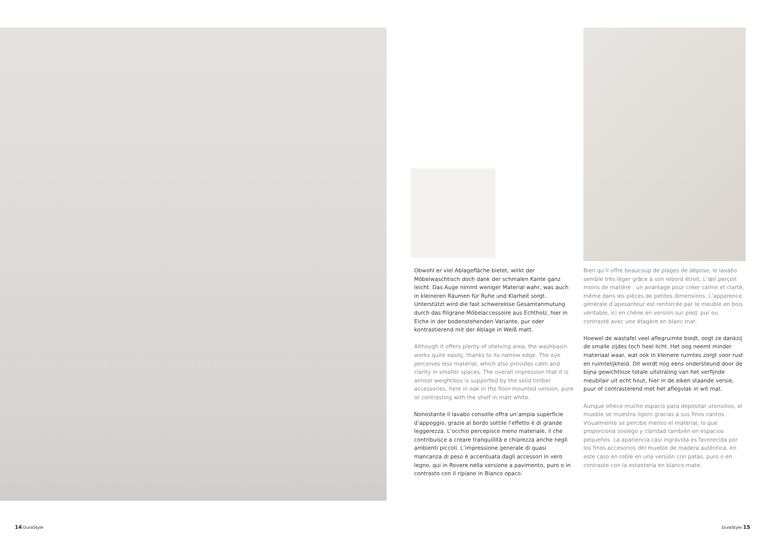Obwohl er viel Ablagefläche bietet, wirkt der Möbelwaschtisch doch dank der schmalen Kante ganz leicht. Das Auge nimmt weniger Material wahr, was auch in kleineren Räumen für Ruhe und Klarheit sorgt. Unterstützt wird die fast schwerelose Gesamtanmutung durch das filigrane Möbelaccessoire aus Echtholz, hier in Eiche in der bodenstehenden Variante, pur oder kontrastierend mit der Ablage in Weiß matt.
Although it offers plenty of shelving area, the washbasin works quite easily, thanks to its narrow edge. The eye perceives less material, which also provides calm and clarity in smaller spaces. The overall impression that it is almost weightless is supported by the solid timber accessories, here in oak in the floor-mounted version, pure or contrasting with the shelf in matt white.
Nonostante il lavabo consolle offra un‘ampia superficie d’appoggio, grazie al bordo sottile l’effetto è di grande leggerezza. L’occhio percepisce meno materiale, il che contribuisce a creare tranquillità e chiarezza anche negli ambienti piccoli. L’impressione generale di quasi mancanza di peso è accentuata dagli accessori in vero legno, qui in Rovere nella versione a pavimento, puro o in contrasto con il ripiano in Bianco opaco.
Bien qu’il offre beaucoup de plages de dépose, le lavabo semble très léger grâce à son rebord étroit. L’œil perçoit moins de matière ; un avantage pour créer calme et clarté, même dans les pièces de petites dimensions. L’apparence générale d’apesanteur est renforcée par le meuble en bois véritable, ici en chêne en version sur pied, pur ou contrasté avec une étagère en blanc mat.
Hoewel de wastafel veel aflegruimte biedt, oogt ze dankzij de smalle zijdes toch heel licht. Het oog neemt minder materiaal waar, wat ook in kleinere ruimtes zorgt voor rust en ruimtelijkheid. Dit wordt nog eens ondersteund door de bijna gewichtloze totale uitstraling van het verfijnde meubilair uit echt hout, hier in de eiken staande versie, puur of contrasterend met het aflegvlak in wit mat.
Aunque ofrece mucho espacio para depositar utensilios, el mueble se muestra ligero gracias a sus finos cantos. Visualmente se percibe menos el material, lo que proporciona sosiego y claridad también en espacios pequeños. La apariencia casi ingrávida es favorecida por los finos accesorios del mueble de madera auténtica, en este caso en roble en una versión con patas, puro o en contraste con la estantería en blanco mate.
14 DuraStyle DuraStyle 15